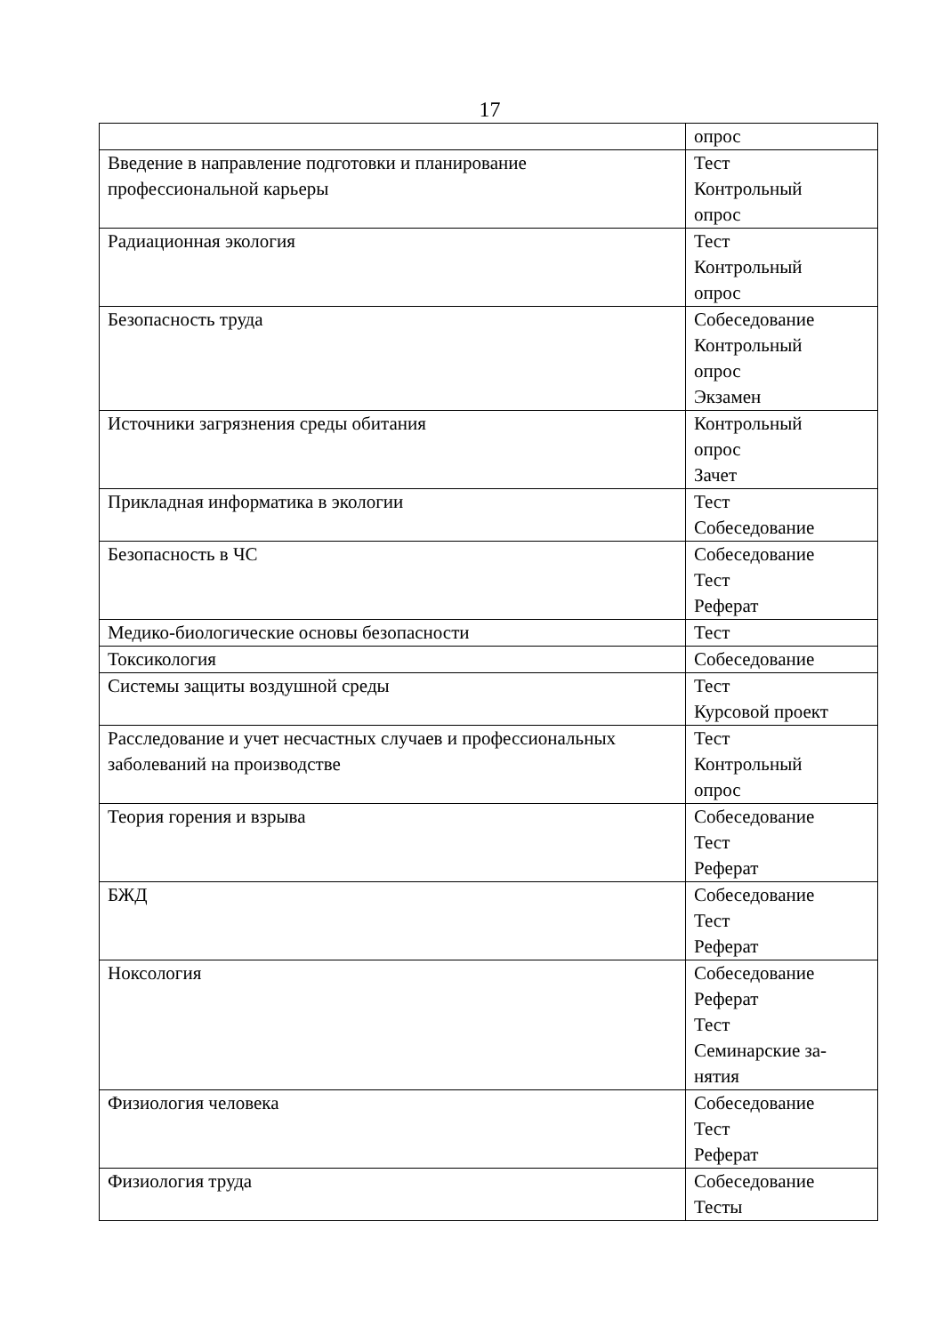17
| | опрос |
| Введение в направление подготовки и планирование профессиональной карьеры | Тест Контрольный опрос |
| Радиационная экология | Тест Контрольный опрос |
| Безопасность труда | Собеседование Контрольный опрос Экзамен |
| Источники загрязнения среды обитания | Контрольный опрос Зачет |
| Прикладная информатика в экологии | Тест Собеседование |
| Безопасность в ЧС | Собеседование Тест Реферат |
| Медико-биологические основы безопасности | Тест |
| Токсикология | Собеседование |
| Системы защиты воздушной среды | Тест Курсовой проект |
| Расследование и учет несчастных случаев и профессиональных заболеваний на производстве | Тест Контрольный опрос |
| Теория горения и взрыва | Собеседование Тест Реферат |
| БЖД | Собеседование Тест Реферат |
| Ноксология | Собеседование Реферат Тест Семинарские за- нятия |
| Физиология человека | Собеседование Тест Реферат |
| Физиология труда | Собеседование Тесты |